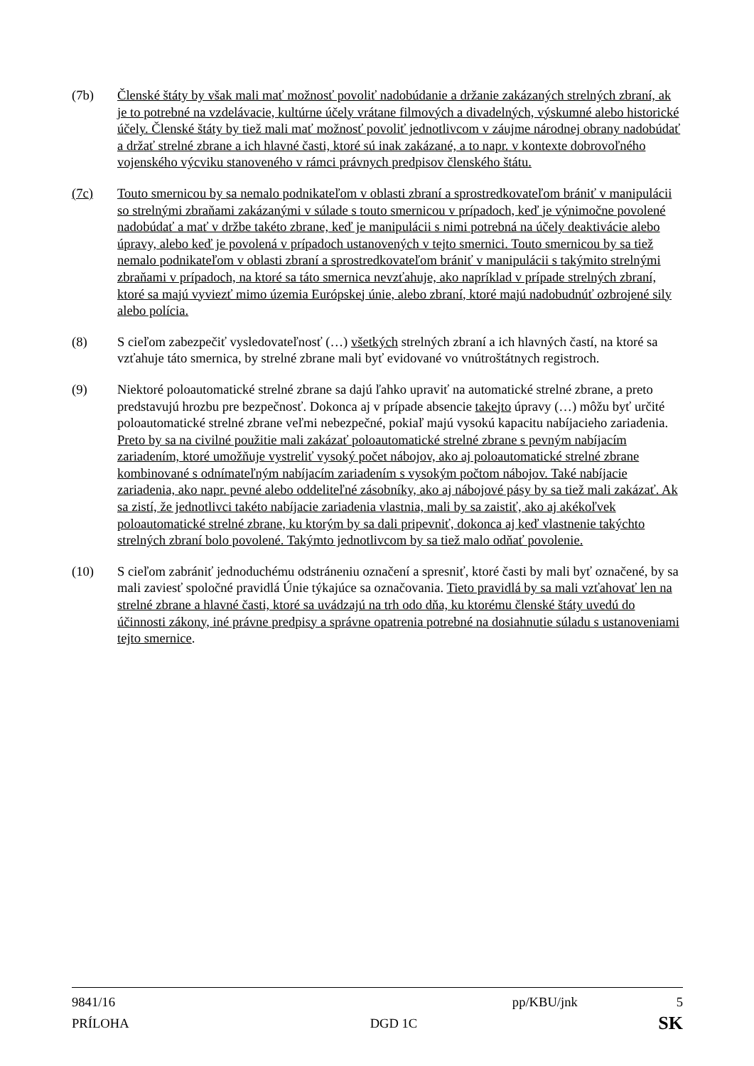(7b) Členské štáty by však mali mať možnosť povoliť nadobúdanie a držanie zakázaných strelných zbraní, ak je to potrebné na vzdelávacie, kultúrne účely vrátane filmových a divadelných, výskumné alebo historické účely. Členské štáty by tiež mali mať možnosť povoliť jednotlivcom v záujme národnej obrany nadobúdať a držať strelné zbrane a ich hlavné časti, ktoré sú inak zakázané, a to napr. v kontexte dobrovoľného vojenského výcviku stanoveného v rámci právnych predpisov členského štátu.
(7c) Touto smernicou by sa nemalo podnikateľom v oblasti zbraní a sprostredkovateľom brániť v manipulácii so strelnými zbraňami zakázanými v súlade s touto smernicou v prípadoch, keď je výnimočne povolené nadobúdať a mať v držbe takéto zbrane, keď je manipulácii s nimi potrebná na účely deaktivácie alebo úpravy, alebo keď je povolená v prípadoch ustanovených v tejto smernici. Touto smernicou by sa tiež nemalo podnikateľom v oblasti zbraní a sprostredkovateľom brániť v manipulácii s takýmito strelnými zbraňami v prípadoch, na ktoré sa táto smernica nevzťahuje, ako napríklad v prípade strelných zbraní, ktoré sa majú vyviezť mimo územia Európskej únie, alebo zbraní, ktoré majú nadobudnúť ozbrojené sily alebo polícia.
(8) S cieľom zabezpečiť vysledovateľnosť (…) všetkých strelných zbraní a ich hlavných častí, na ktoré sa vzťahuje táto smernica, by strelné zbrane mali byť evidované vo vnútroštátnych registroch.
(9) Niektoré poloautomatické strelné zbrane sa dajú ľahko upraviť na automatické strelné zbrane, a preto predstavujú hrozbu pre bezpečnosť. Dokonca aj v prípade absencie takejto úpravy (…) môžu byť určité poloautomatické strelné zbrane veľmi nebezpečné, pokiaľ majú vysokú kapacitu nabíjacieho zariadenia. Preto by sa na civilné použitie mali zakázať poloautomatické strelné zbrane s pevným nabíjacím zariadením, ktoré umožňuje vystreliť vysoký počet nábojov, ako aj poloautomatické strelné zbrane kombinované s odnímateľným nabíjacím zariadením s vysokým počtom nábojov. Také nabíjacie zariadenia, ako napr. pevné alebo oddeliteľné zásobníky, ako aj nábojové pásy by sa tiež mali zakázať. Ak sa zistí, že jednotlivci takéto nabíjacie zariadenia vlastnia, mali by sa zaistiť, ako aj akékoľvek poloautomatické strelné zbrane, ku ktorým by sa dali pripevniť, dokonca aj keď vlastnenie takýchto strelných zbraní bolo povolené. Takýmto jednotlivcom by sa tiež malo odňať povolenie.
(10) S cieľom zabrániť jednoduchému odstráneniu označení a spresniť, ktoré časti by mali byť označené, by sa mali zaviesť spoločné pravidlá Únie týkajúce sa označovania. Tieto pravidlá by sa mali vzťahovať len na strelné zbrane a hlavné časti, ktoré sa uvádzajú na trh odo dňa, ku ktorému členské štáty uvedú do účinnosti zákony, iné právne predpisy a správne opatrenia potrebné na dosiahnutie súladu s ustanoveniami tejto smernice.
9841/16 pp/KBU/jnk 5
PRÍLOHA DGD 1C SK